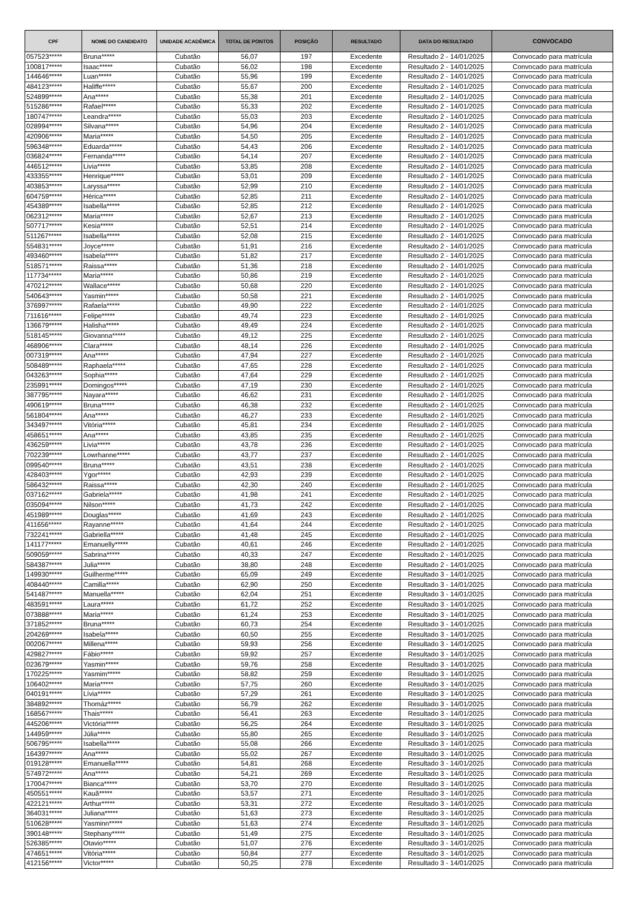| CPF | NOME DO CANDIDATO | UNIDADE ACADÊMICA | TOTAL DE PONTOS | POSIÇÃO | RESULTADO | DATA DO RESULTADO | CONVOCADO |
| --- | --- | --- | --- | --- | --- | --- | --- |
| 057523***** | Bruna***** | Cubatão | 56,07 | 197 | Excedente | Resultado 2 - 14/01/2025 | Convocado para matrícula |
| 100817***** | Isaac***** | Cubatão | 56,02 | 198 | Excedente | Resultado 2 - 14/01/2025 | Convocado para matrícula |
| 144646***** | Luan***** | Cubatão | 55,96 | 199 | Excedente | Resultado 2 - 14/01/2025 | Convocado para matrícula |
| 484123***** | Haliffe***** | Cubatão | 55,67 | 200 | Excedente | Resultado 2 - 14/01/2025 | Convocado para matrícula |
| 524899***** | Ana***** | Cubatão | 55,38 | 201 | Excedente | Resultado 2 - 14/01/2025 | Convocado para matrícula |
| 515286***** | Rafael***** | Cubatão | 55,33 | 202 | Excedente | Resultado 2 - 14/01/2025 | Convocado para matrícula |
| 180747***** | Leandra***** | Cubatão | 55,03 | 203 | Excedente | Resultado 2 - 14/01/2025 | Convocado para matrícula |
| 028994***** | Silvana***** | Cubatão | 54,96 | 204 | Excedente | Resultado 2 - 14/01/2025 | Convocado para matrícula |
| 420906***** | Maria***** | Cubatão | 54,50 | 205 | Excedente | Resultado 2 - 14/01/2025 | Convocado para matrícula |
| 596348***** | Eduarda***** | Cubatão | 54,43 | 206 | Excedente | Resultado 2 - 14/01/2025 | Convocado para matrícula |
| 036824***** | Fernanda***** | Cubatão | 54,14 | 207 | Excedente | Resultado 2 - 14/01/2025 | Convocado para matrícula |
| 446512***** | Livia***** | Cubatão | 53,85 | 208 | Excedente | Resultado 2 - 14/01/2025 | Convocado para matrícula |
| 433355***** | Henrique***** | Cubatão | 53,01 | 209 | Excedente | Resultado 2 - 14/01/2025 | Convocado para matrícula |
| 403853***** | Laryssa***** | Cubatão | 52,99 | 210 | Excedente | Resultado 2 - 14/01/2025 | Convocado para matrícula |
| 604759***** | Hérica***** | Cubatão | 52,85 | 211 | Excedente | Resultado 2 - 14/01/2025 | Convocado para matrícula |
| 454389***** | Isabella***** | Cubatão | 52,85 | 212 | Excedente | Resultado 2 - 14/01/2025 | Convocado para matrícula |
| 062312***** | Maria***** | Cubatão | 52,67 | 213 | Excedente | Resultado 2 - 14/01/2025 | Convocado para matrícula |
| 507717***** | Kesia***** | Cubatão | 52,51 | 214 | Excedente | Resultado 2 - 14/01/2025 | Convocado para matrícula |
| 511267***** | Isabella***** | Cubatão | 52,08 | 215 | Excedente | Resultado 2 - 14/01/2025 | Convocado para matrícula |
| 554831***** | Joyce***** | Cubatão | 51,91 | 216 | Excedente | Resultado 2 - 14/01/2025 | Convocado para matrícula |
| 493460***** | Isabela***** | Cubatão | 51,82 | 217 | Excedente | Resultado 2 - 14/01/2025 | Convocado para matrícula |
| 518571***** | Raissa***** | Cubatão | 51,36 | 218 | Excedente | Resultado 2 - 14/01/2025 | Convocado para matrícula |
| 117734***** | Maria***** | Cubatão | 50,86 | 219 | Excedente | Resultado 2 - 14/01/2025 | Convocado para matrícula |
| 470212***** | Wallace***** | Cubatão | 50,68 | 220 | Excedente | Resultado 2 - 14/01/2025 | Convocado para matrícula |
| 540643***** | Yasmin***** | Cubatão | 50,58 | 221 | Excedente | Resultado 2 - 14/01/2025 | Convocado para matrícula |
| 376997***** | Rafaela***** | Cubatão | 49,90 | 222 | Excedente | Resultado 2 - 14/01/2025 | Convocado para matrícula |
| 711616***** | Felipe***** | Cubatão | 49,74 | 223 | Excedente | Resultado 2 - 14/01/2025 | Convocado para matrícula |
| 136679***** | Halisha***** | Cubatão | 49,49 | 224 | Excedente | Resultado 2 - 14/01/2025 | Convocado para matrícula |
| 518145***** | Giovanna***** | Cubatão | 49,12 | 225 | Excedente | Resultado 2 - 14/01/2025 | Convocado para matrícula |
| 468906***** | Clara***** | Cubatão | 48,14 | 226 | Excedente | Resultado 2 - 14/01/2025 | Convocado para matrícula |
| 007319***** | Ana***** | Cubatão | 47,94 | 227 | Excedente | Resultado 2 - 14/01/2025 | Convocado para matrícula |
| 508489***** | Raphaela***** | Cubatão | 47,65 | 228 | Excedente | Resultado 2 - 14/01/2025 | Convocado para matrícula |
| 043263***** | Sophia***** | Cubatão | 47,64 | 229 | Excedente | Resultado 2 - 14/01/2025 | Convocado para matrícula |
| 235991***** | Domingos***** | Cubatão | 47,19 | 230 | Excedente | Resultado 2 - 14/01/2025 | Convocado para matrícula |
| 387795***** | Nayara***** | Cubatão | 46,62 | 231 | Excedente | Resultado 2 - 14/01/2025 | Convocado para matrícula |
| 490619***** | Bruna***** | Cubatão | 46,38 | 232 | Excedente | Resultado 2 - 14/01/2025 | Convocado para matrícula |
| 561804***** | Ana***** | Cubatão | 46,27 | 233 | Excedente | Resultado 2 - 14/01/2025 | Convocado para matrícula |
| 343497***** | Vitória***** | Cubatão | 45,81 | 234 | Excedente | Resultado 2 - 14/01/2025 | Convocado para matrícula |
| 458651***** | Ana***** | Cubatão | 43,85 | 235 | Excedente | Resultado 2 - 14/01/2025 | Convocado para matrícula |
| 436259***** | Livia***** | Cubatão | 43,78 | 236 | Excedente | Resultado 2 - 14/01/2025 | Convocado para matrícula |
| 702239***** | Lowrhanne***** | Cubatão | 43,77 | 237 | Excedente | Resultado 2 - 14/01/2025 | Convocado para matrícula |
| 099540***** | Bruna***** | Cubatão | 43,51 | 238 | Excedente | Resultado 2 - 14/01/2025 | Convocado para matrícula |
| 428403***** | Ygor***** | Cubatão | 42,93 | 239 | Excedente | Resultado 2 - 14/01/2025 | Convocado para matrícula |
| 586432***** | Raissa***** | Cubatão | 42,30 | 240 | Excedente | Resultado 2 - 14/01/2025 | Convocado para matrícula |
| 037162***** | Gabriela***** | Cubatão | 41,98 | 241 | Excedente | Resultado 2 - 14/01/2025 | Convocado para matrícula |
| 035094***** | Nilson***** | Cubatão | 41,73 | 242 | Excedente | Resultado 2 - 14/01/2025 | Convocado para matrícula |
| 451989***** | Douglas***** | Cubatão | 41,69 | 243 | Excedente | Resultado 2 - 14/01/2025 | Convocado para matrícula |
| 411656***** | Rayanne***** | Cubatão | 41,64 | 244 | Excedente | Resultado 2 - 14/01/2025 | Convocado para matrícula |
| 732241***** | Gabriella***** | Cubatão | 41,48 | 245 | Excedente | Resultado 2 - 14/01/2025 | Convocado para matrícula |
| 141177***** | Emanuelly***** | Cubatão | 40,61 | 246 | Excedente | Resultado 2 - 14/01/2025 | Convocado para matrícula |
| 509059***** | Sabrina***** | Cubatão | 40,33 | 247 | Excedente | Resultado 2 - 14/01/2025 | Convocado para matrícula |
| 584387***** | Julia***** | Cubatão | 38,80 | 248 | Excedente | Resultado 2 - 14/01/2025 | Convocado para matrícula |
| 149930***** | Guilherme***** | Cubatão | 65,09 | 249 | Excedente | Resultado 3 - 14/01/2025 | Convocado para matrícula |
| 408440***** | Camilla***** | Cubatão | 62,90 | 250 | Excedente | Resultado 3 - 14/01/2025 | Convocado para matrícula |
| 541487***** | Manuella***** | Cubatão | 62,04 | 251 | Excedente | Resultado 3 - 14/01/2025 | Convocado para matrícula |
| 483591***** | Laura***** | Cubatão | 61,72 | 252 | Excedente | Resultado 3 - 14/01/2025 | Convocado para matrícula |
| 073888***** | Maria***** | Cubatão | 61,24 | 253 | Excedente | Resultado 3 - 14/01/2025 | Convocado para matrícula |
| 371852***** | Bruna***** | Cubatão | 60,73 | 254 | Excedente | Resultado 3 - 14/01/2025 | Convocado para matrícula |
| 204269***** | Isabela***** | Cubatão | 60,50 | 255 | Excedente | Resultado 3 - 14/01/2025 | Convocado para matrícula |
| 002067***** | Millena***** | Cubatão | 59,93 | 256 | Excedente | Resultado 3 - 14/01/2025 | Convocado para matrícula |
| 429827***** | Fábio***** | Cubatão | 59,92 | 257 | Excedente | Resultado 3 - 14/01/2025 | Convocado para matrícula |
| 023679***** | Yasmin***** | Cubatão | 59,76 | 258 | Excedente | Resultado 3 - 14/01/2025 | Convocado para matrícula |
| 170225***** | Yasmim***** | Cubatão | 58,82 | 259 | Excedente | Resultado 3 - 14/01/2025 | Convocado para matrícula |
| 106402***** | Maria***** | Cubatão | 57,75 | 260 | Excedente | Resultado 3 - 14/01/2025 | Convocado para matrícula |
| 040191***** | Lívia***** | Cubatão | 57,29 | 261 | Excedente | Resultado 3 - 14/01/2025 | Convocado para matrícula |
| 384892***** | Thomáz***** | Cubatão | 56,79 | 262 | Excedente | Resultado 3 - 14/01/2025 | Convocado para matrícula |
| 168567***** | Thais***** | Cubatão | 56,41 | 263 | Excedente | Resultado 3 - 14/01/2025 | Convocado para matrícula |
| 445206***** | Victória***** | Cubatão | 56,25 | 264 | Excedente | Resultado 3 - 14/01/2025 | Convocado para matrícula |
| 144959***** | Júlia***** | Cubatão | 55,80 | 265 | Excedente | Resultado 3 - 14/01/2025 | Convocado para matrícula |
| 506795***** | Isabella***** | Cubatão | 55,08 | 266 | Excedente | Resultado 3 - 14/01/2025 | Convocado para matrícula |
| 164397***** | Ana***** | Cubatão | 55,02 | 267 | Excedente | Resultado 3 - 14/01/2025 | Convocado para matrícula |
| 019128***** | Emanuella***** | Cubatão | 54,81 | 268 | Excedente | Resultado 3 - 14/01/2025 | Convocado para matrícula |
| 574972***** | Ana***** | Cubatão | 54,21 | 269 | Excedente | Resultado 3 - 14/01/2025 | Convocado para matrícula |
| 170047***** | Bianca***** | Cubatão | 53,70 | 270 | Excedente | Resultado 3 - 14/01/2025 | Convocado para matrícula |
| 450551***** | Kauã***** | Cubatão | 53,57 | 271 | Excedente | Resultado 3 - 14/01/2025 | Convocado para matrícula |
| 422121***** | Arthur***** | Cubatão | 53,31 | 272 | Excedente | Resultado 3 - 14/01/2025 | Convocado para matrícula |
| 364031***** | Juliana***** | Cubatão | 51,63 | 273 | Excedente | Resultado 3 - 14/01/2025 | Convocado para matrícula |
| 510628***** | Yasminn***** | Cubatão | 51,63 | 274 | Excedente | Resultado 3 - 14/01/2025 | Convocado para matrícula |
| 390148***** | Stephany***** | Cubatão | 51,49 | 275 | Excedente | Resultado 3 - 14/01/2025 | Convocado para matrícula |
| 526385***** | Otavio***** | Cubatão | 51,07 | 276 | Excedente | Resultado 3 - 14/01/2025 | Convocado para matrícula |
| 474651***** | Vitória***** | Cubatão | 50,84 | 277 | Excedente | Resultado 3 - 14/01/2025 | Convocado para matrícula |
| 412156***** | Victor***** | Cubatão | 50,25 | 278 | Excedente | Resultado 3 - 14/01/2025 | Convocado para matrícula |